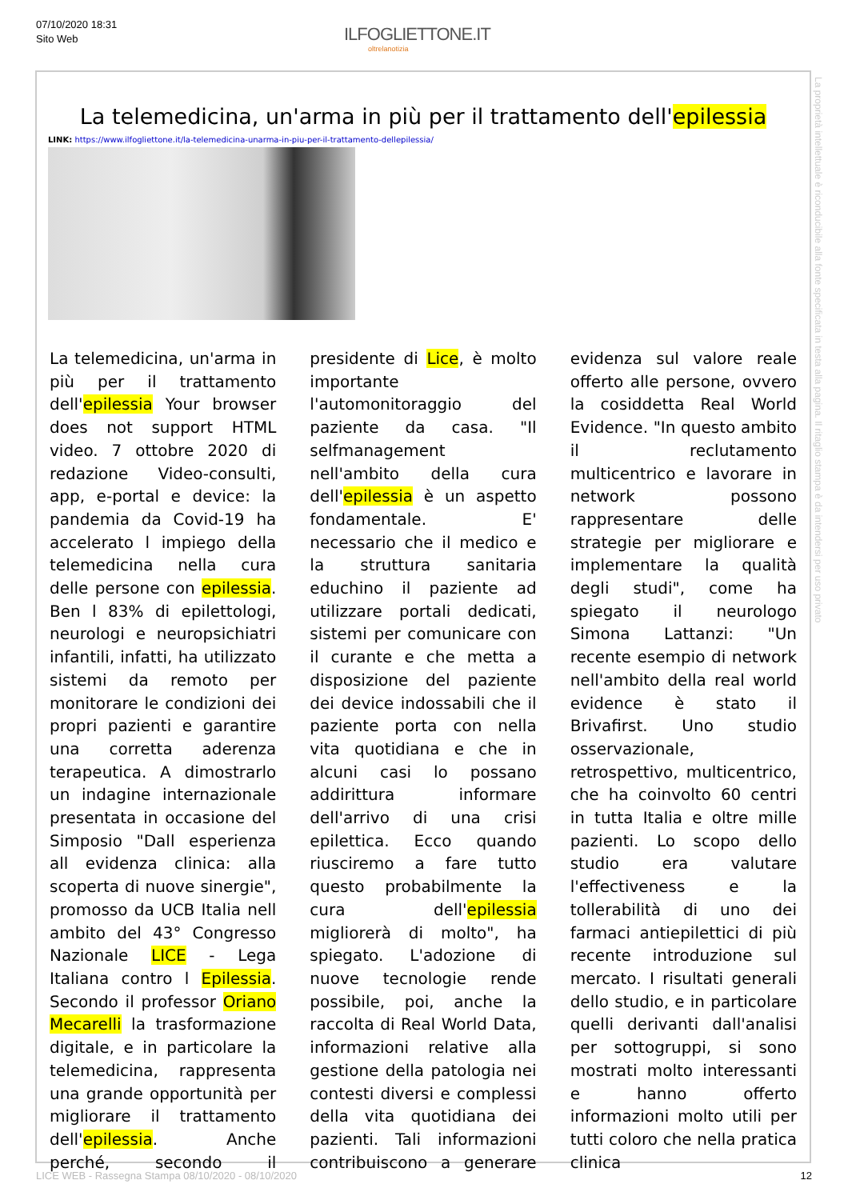07/10/2020 18:31
Sito Web
ILFOGLIETTONE.IT
oltrelanotizia
La telemedicina, un'arma in più per il trattamento dell'epilessia
LINK: https://www.ilfogliettone.it/la-telemedicina-unarma-in-piu-per-il-trattamento-dellepilessia/
La telemedicina, un'arma in più per il trattamento dell'epilessia Your browser does not support HTML video. 7 ottobre 2020 di redazione Video-consulti, app, e-portal e device: la pandemia da Covid-19 ha accelerato l impiego della telemedicina nella cura delle persone con epilessia. Ben l 83% di epilettologi, neurologi e neuropsichiatri infantili, infatti, ha utilizzato sistemi da remoto per monitorare le condizioni dei propri pazienti e garantire una corretta aderenza terapeutica. A dimostrarlo un indagine internazionale presentata in occasione del Simposio "Dall esperienza all evidenza clinica: alla scoperta di nuove sinergie", promosso da UCB Italia nell ambito del 43° Congresso Nazionale LICE - Lega Italiana contro l Epilessia. Secondo il professor Oriano Mecarelli la trasformazione digitale, e in particolare la telemedicina, rappresenta una grande opportunità per migliorare il trattamento dell'epilessia. Anche perché, secondo il presidente di Lice, è molto importante l'automonitoraggio del paziente da casa. "Il selfmanagement nell'ambito della cura dell'epilessia è un aspetto fondamentale. E' necessario che il medico e la struttura sanitaria educhino il paziente ad utilizzare portali dedicati, sistemi per comunicare con il curante e che metta a disposizione del paziente dei device indossabili che il paziente porta con nella vita quotidiana e che in alcuni casi lo possano addirittura informare dell'arrivo di una crisi epilettica. Ecco quando riusciremo a fare tutto questo probabilmente la cura dell'epilessia migliorerà di molto", ha spiegato. L'adozione di nuove tecnologie rende possibile, poi, anche la raccolta di Real World Data, informazioni relative alla gestione della patologia nei contesti diversi e complessi della vita quotidiana dei pazienti. Tali informazioni contribuiscono a generare evidenza sul valore reale offerto alle persone, ovvero la cosiddetta Real World Evidence. "In questo ambito il reclutamento multicentrico e lavorare in network possono rappresentare delle strategie per migliorare e implementare la qualità degli studi", come ha spiegato il neurologo Simona Lattanzi: "Un recente esempio di network nell'ambito della real world evidence è stato il Brivafirst. Uno studio osservazionale, retrospettivo, multicentrico, che ha coinvolto 60 centri in tutta Italia e oltre mille pazienti. Lo scopo dello studio era valutare l'effectiveness e la tollerabilità di uno dei farmaci antiepilettici di più recente introduzione sul mercato. I risultati generali dello studio, e in particolare quelli derivanti dall'analisi per sottogruppi, si sono mostrati molto interessanti e hanno offerto informazioni molto utili per tutti coloro che nella pratica clinica
La proprietà intellettuale è riconducibile alla fonte specificata in testa alla pagina. Il ritaglio stampa è da intendersi per uso privato
LICE WEB - Rassegna Stampa 08/10/2020 - 08/10/2020 12